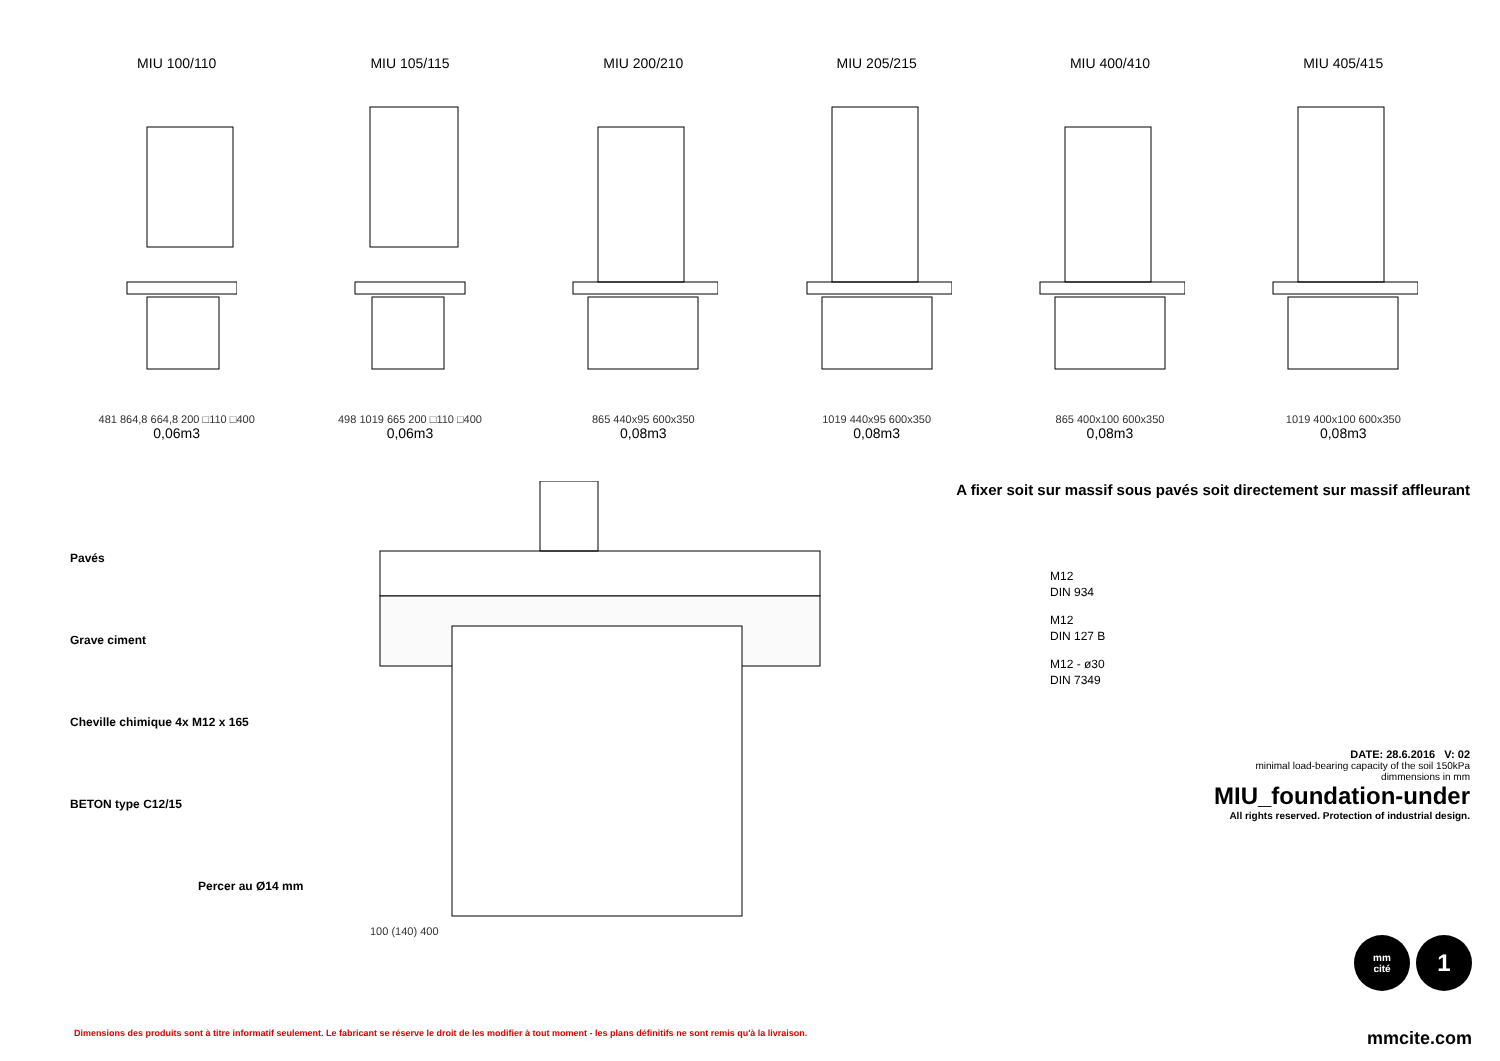MIU 100/110
481 864,8 664,8 200 □110 □400
0,06m3
MIU 105/115
498 1019 665 200 □110 □400
0,06m3
MIU 200/210
865 440x95 600x350
0,08m3
MIU 205/215
1019 440x95 600x350
0,08m3
MIU 400/410
865 400x100 600x350
0,08m3
MIU 405/415
1019 400x100 600x350
0,08m3
Pavés
Grave ciment
Cheville chimique 4x M12 x 165
BETON type C12/15
Percer au Ø14 mm
100 (140) 400
A fixer soit sur massif sous pavés soit directement sur massif affleurant
M12
DIN 934
M12
DIN 127 B
M12 - ø30
DIN 7349
DATE: 28.6.2016 V: 02
minimal load-bearing capacity of the soil 150kPa
dimmensions in mm
MIU_foundation-under
All rights reserved. Protection of industrial design.
Dimensions des produits sont à titre informatif seulement. Le fabricant se réserve le droit de les modifier à tout moment - les plans définitifs ne sont remis qu'à la livraison.
mm
cité
1
mmcite.com